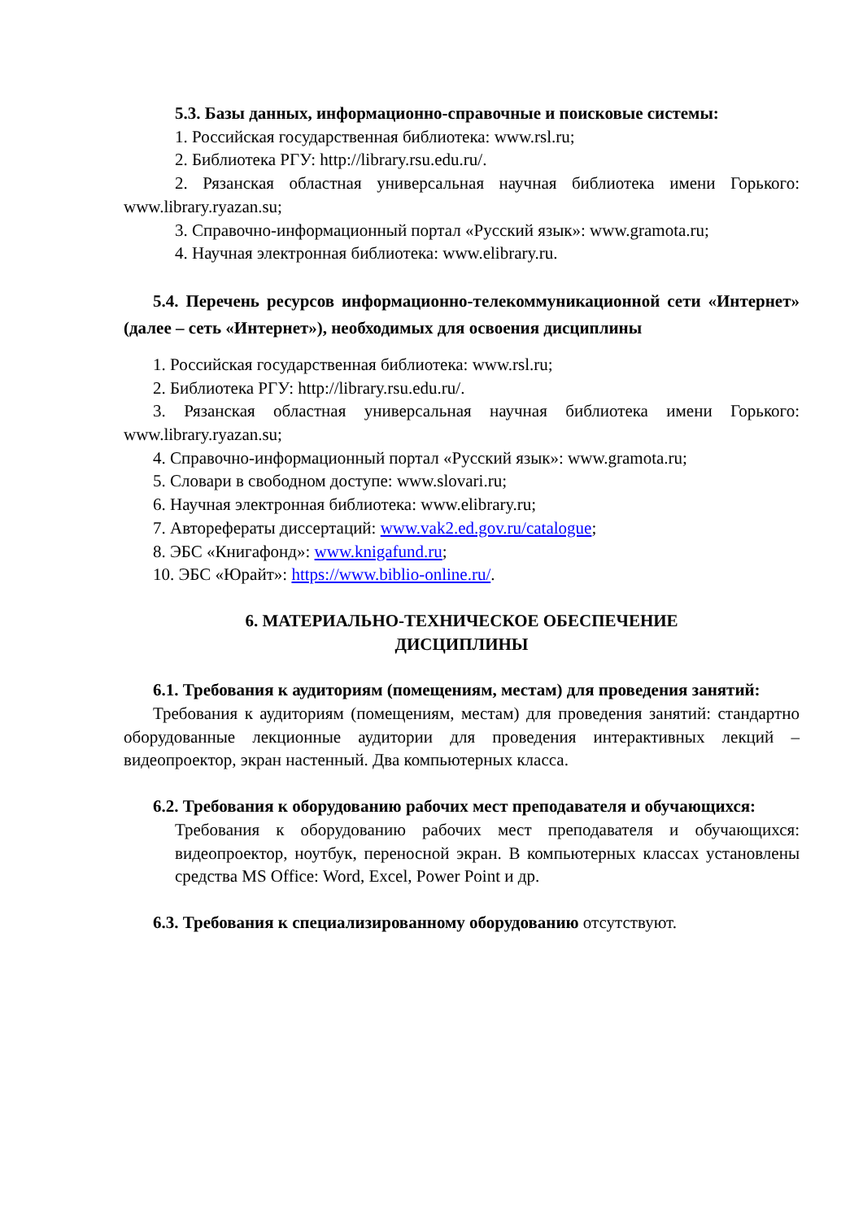5.3. Базы данных, информационно-справочные и поисковые системы:
1. Российская государственная библиотека: www.rsl.ru;
2. Библиотека РГУ: http://library.rsu.edu.ru/.
2. Рязанская областная универсальная научная библиотека имени Горького: www.library.ryazan.su;
3. Справочно-информационный портал «Русский язык»: www.gramota.ru;
4. Научная электронная библиотека: www.elibrary.ru.
5.4. Перечень ресурсов информационно-телекоммуникационной сети «Интернет» (далее – сеть «Интернет»), необходимых для освоения дисциплины
1. Российская государственная библиотека: www.rsl.ru;
2. Библиотека РГУ: http://library.rsu.edu.ru/.
3. Рязанская областная универсальная научная библиотека имени Горького: www.library.ryazan.su;
4. Справочно-информационный портал «Русский язык»: www.gramota.ru;
5. Словари в свободном доступе: www.slovari.ru;
6. Научная электронная библиотека: www.elibrary.ru;
7. Авторефераты диссертаций: www.vak2.ed.gov.ru/catalogue;
8. ЭБС «Книгафонд»: www.knigafund.ru;
10. ЭБС «Юрайт»: https://www.biblio-online.ru/.
6. МАТЕРИАЛЬНО-ТЕХНИЧЕСКОЕ ОБЕСПЕЧЕНИЕ
ДИСЦИПЛИНЫ
6.1. Требования к аудиториям (помещениям, местам) для проведения занятий:
Требования к аудиториям (помещениям, местам) для проведения занятий: стандартно оборудованные лекционные аудитории для проведения интерактивных лекций – видеопроектор, экран настенный. Два компьютерных класса.
6.2. Требования к оборудованию рабочих мест преподавателя и обучающихся:
Требования к оборудованию рабочих мест преподавателя и обучающихся: видеопроектор, ноутбук, переносной экран. В компьютерных классах установлены средства MS Office: Word, Excel, Power Point и др.
6.3. Требования к специализированному оборудованию отсутствуют.